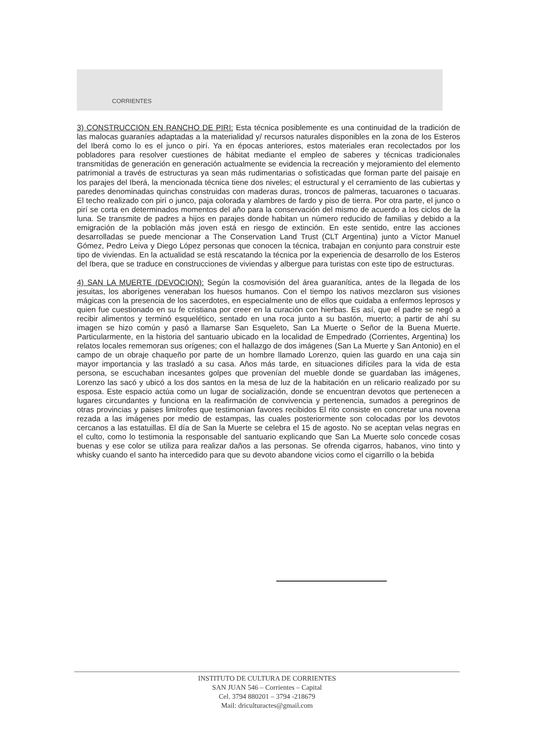CORRIENTES
3) CONSTRUCCION EN RANCHO DE PIRI: Esta técnica posiblemente es una continuidad de la tradición de las malocas guaraníes adaptadas a la materialidad y/ recursos naturales disponibles en la zona de los Esteros del Iberá como lo es el junco o pirí. Ya en épocas anteriores, estos materiales eran recolectados por los pobladores para resolver cuestiones de hábitat mediante el empleo de saberes y técnicas tradicionales transmitidas de generación en generación actualmente se evidencia la recreación y mejoramiento del elemento patrimonial a través de estructuras ya sean más rudimentarias o sofisticadas que forman parte del paisaje en los parajes del Iberá, la mencionada técnica tiene dos niveles; el estructural y el cerramiento de las cubiertas y paredes denominadas quinchas construidas con maderas duras, troncos de palmeras, tacuarones o tacuaras. El techo realizado con pirí o junco, paja colorada y alambres de fardo y piso de tierra. Por otra parte, el junco o pirí se corta en determinados momentos del año para la conservación del mismo de acuerdo a los ciclos de la luna. Se transmite de padres a hijos en parajes donde habitan un número reducido de familias y debido a la emigración de la población más joven está en riesgo de extinción. En este sentido, entre las acciones desarrolladas se puede mencionar a The Conservation Land Trust (CLT Argentina) junto a Víctor Manuel Gómez, Pedro Leiva y Diego López personas que conocen la técnica, trabajan en conjunto para construir este tipo de viviendas. En la actualidad se está rescatando la técnica por la experiencia de desarrollo de los Esteros del Ibera, que se traduce en construcciones de viviendas y albergue para turistas con este tipo de estructuras.
4) SAN LA MUERTE (DEVOCION): Según la cosmovisión del área guaranítica, antes de la llegada de los jesuitas, los aborígenes veneraban los huesos humanos. Con el tiempo los nativos mezclaron sus visiones mágicas con la presencia de los sacerdotes, en especialmente uno de ellos que cuidaba a enfermos leprosos y quien fue cuestionado en su fe cristiana por creer en la curación con hierbas. Es así, que el padre se negó a recibir alimentos y terminó esquelético, sentado en una roca junto a su bastón, muerto; a partir de ahí su imagen se hizo común y pasó a llamarse San Esqueleto, San La Muerte o Señor de la Buena Muerte. Particularmente, en la historia del santuario ubicado en la localidad de Empedrado (Corrientes, Argentina) los relatos locales rememoran sus orígenes; con el hallazgo de dos imágenes (San La Muerte y San Antonio) en el campo de un obraje chaqueño por parte de un hombre llamado Lorenzo, quien las guardo en una caja sin mayor importancia y las trasladó a su casa. Años más tarde, en situaciones difíciles para la vida de esta persona, se escuchaban incesantes golpes que provenían del mueble donde se guardaban las imágenes, Lorenzo las sacó y ubicó a los dos santos en la mesa de luz de la habitación en un relicario realizado por su esposa. Este espacio actúa como un lugar de socialización, donde se encuentran devotos que pertenecen a lugares circundantes y funciona en la reafirmación de convivencia y pertenencia, sumados a peregrinos de otras provincias y paises limítrofes que testimonian favores recibidos El rito consiste en concretar una novena rezada a las imágenes por medio de estampas, las cuales posteriormente son colocadas por los devotos cercanos a las estatuillas. El día de San la Muerte se celebra el 15 de agosto. No se aceptan velas negras en el culto, como lo testimonia la responsable del santuario explicando que San La Muerte solo concede cosas buenas y ese color se utiliza para realizar daños a las personas. Se ofrenda cigarros, habanos, vino tinto y whisky cuando el santo ha intercedido para que su devoto abandone vicios como el cigarrillo o la bebida
INSTITUTO DE CULTURA DE CORRIENTES
SAN JUAN 546 – Corrientes – Capital
Cel. 3794 880201 – 3794 -218679
Mail: driculturactes@gmail.com